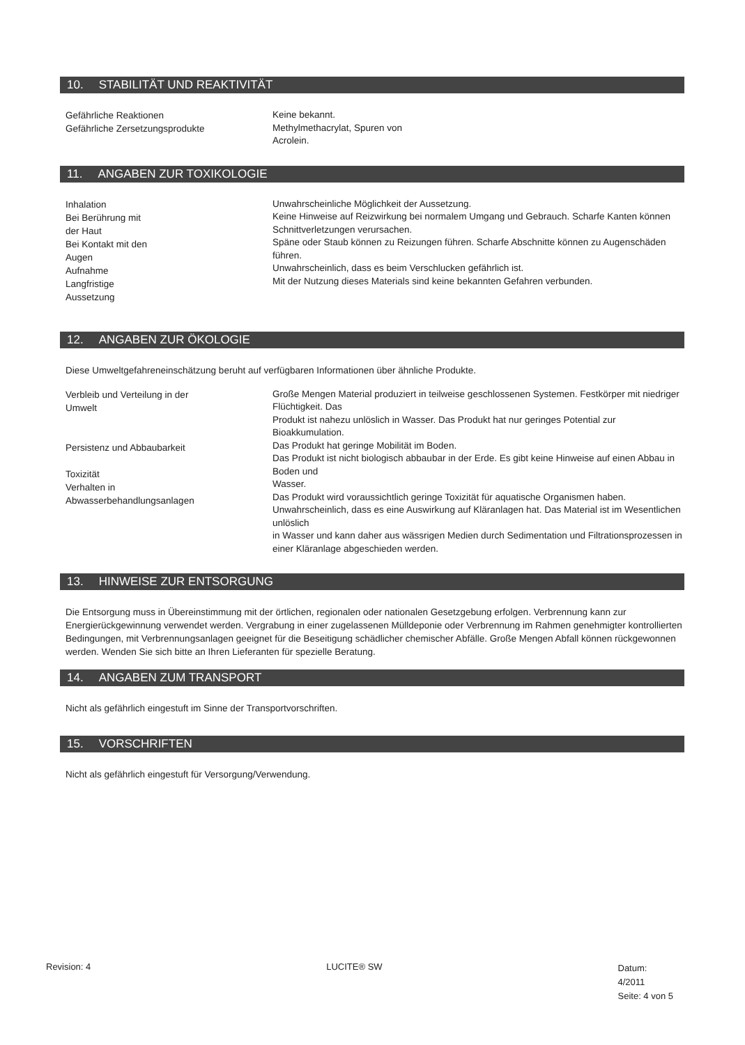10. STABILITÄT UND REAKTIVITÄT
Gefährliche Reaktionen
Gefährliche Zersetzungsprodukte
Keine bekannt.
Methylmethacrylat, Spuren von
Acrolein.
11. ANGABEN ZUR TOXIKOLOGIE
Inhalation
Bei Berührung mit
der Haut
Bei Kontakt mit den
Augen
Aufnahme
Langfristige
Aussetzung
Unwahrscheinliche Möglichkeit der Aussetzung.
Keine Hinweise auf Reizwirkung bei normalem Umgang und Gebrauch. Scharfe Kanten können Schnittverletzungen verursachen.
Späne oder Staub können zu Reizungen führen. Scharfe Abschnitte können zu Augenschäden führen.
Unwahrscheinlich, dass es beim Verschlucken gefährlich ist.
Mit der Nutzung dieses Materials sind keine bekannten Gefahren verbunden.
12. ANGABEN ZUR ÖKOLOGIE
Diese Umweltgefahreneinschätzung beruht auf verfügbaren Informationen über ähnliche Produkte.
Verbleib und Verteilung in der
Umwelt
Persistenz und Abbaubarkeit
Toxizität
Verhalten in
Abwasserbehandlungsanlagen
Große Mengen Material produziert in teilweise geschlossenen Systemen. Festkörper mit niedriger Flüchtigkeit. Das
Produkt ist nahezu unlöslich in Wasser. Das Produkt hat nur geringes Potential zur Bioakkumulation.
Das Produkt hat geringe Mobilität im Boden.
Das Produkt ist nicht biologisch abbaubar in der Erde. Es gibt keine Hinweise auf einen Abbau in Boden und
Wasser.
Das Produkt wird voraussichtlich geringe Toxizität für aquatische Organismen haben.
Unwahrscheinlich, dass es eine Auswirkung auf Kläranlagen hat. Das Material ist im Wesentlichen unlöslich
in Wasser und kann daher aus wässrigen Medien durch Sedimentation und Filtrationsprozessen in einer Kläranlage abgeschieden werden.
13. HINWEISE ZUR ENTSORGUNG
Die Entsorgung muss in Übereinstimmung mit der örtlichen, regionalen oder nationalen Gesetzgebung erfolgen. Verbrennung kann zur Energierückgewinnung verwendet werden. Vergrabung in einer zugelassenen Mülldeponie oder Verbrennung im Rahmen genehmigter kontrollierten Bedingungen, mit Verbrennungsanlagen geeignet für die Beseitigung schädlicher chemischer Abfälle. Große Mengen Abfall können rückgewonnen werden. Wenden Sie sich bitte an Ihren Lieferanten für spezielle Beratung.
14. ANGABEN ZUM TRANSPORT
Nicht als gefährlich eingestuft im Sinne der Transportvorschriften.
15. VORSCHRIFTEN
Nicht als gefährlich eingestuft für Versorgung/Verwendung.
Revision: 4 LUCITE® SW
Datum:
4/2011
Seite: 4 von 5